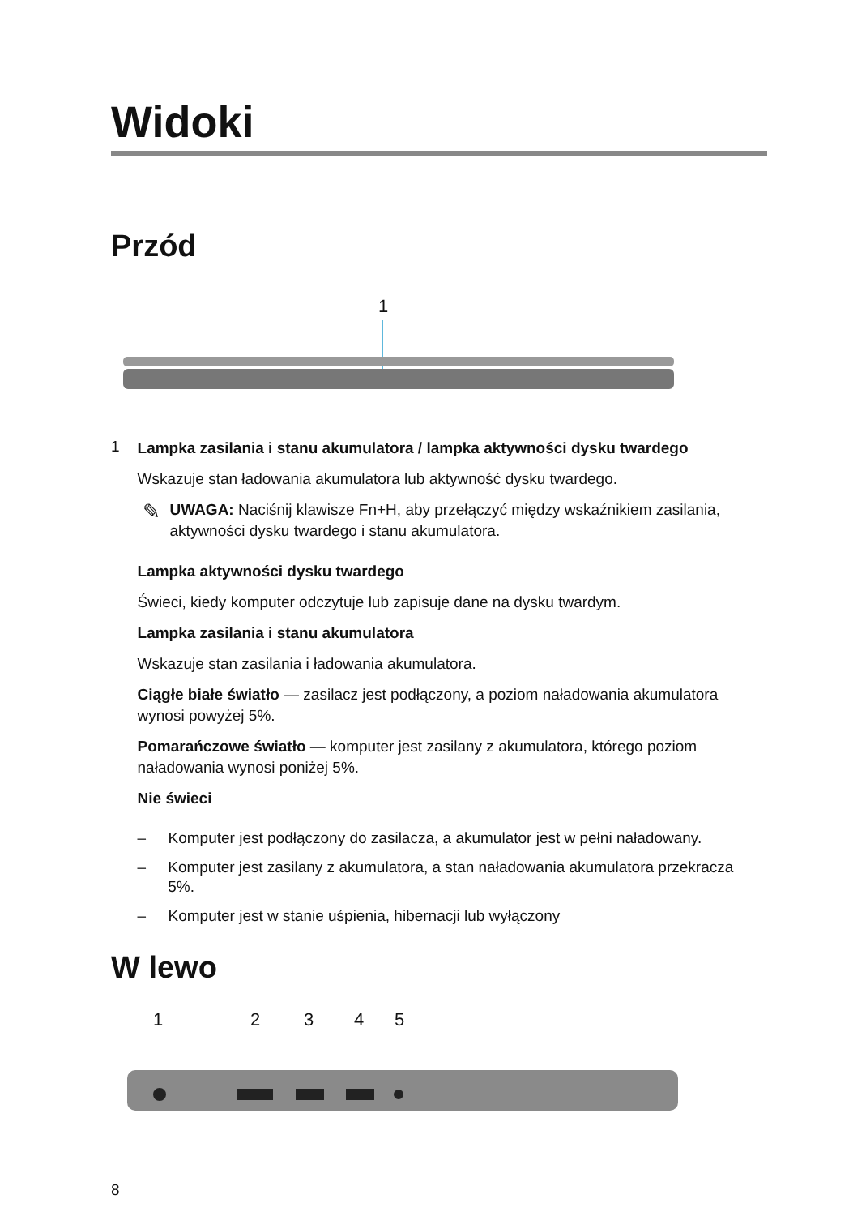Widoki
Przód
1
1
Lampka zasilania i stanu akumulatora / lampka aktywności dysku twardego
Wskazuje stan ładowania akumulatora lub aktywność dysku twardego.
✎
UWAGA: Naciśnij klawisze Fn+H, aby przełączyć między wskaźnikiem zasilania, aktywności dysku twardego i stanu akumulatora.
Lampka aktywności dysku twardego
Świeci, kiedy komputer odczytuje lub zapisuje dane na dysku twardym.
Lampka zasilania i stanu akumulatora
Wskazuje stan zasilania i ładowania akumulatora.
Ciągłe białe światło — zasilacz jest podłączony, a poziom naładowania akumulatora wynosi powyżej 5%.
Pomarańczowe światło — komputer jest zasilany z akumulatora, którego poziom naładowania wynosi poniżej 5%.
Nie świeci
– Komputer jest podłączony do zasilacza, a akumulator jest w pełni naładowany.
– Komputer jest zasilany z akumulatora, a stan naładowania akumulatora przekracza 5%.
– Komputer jest w stanie uśpienia, hibernacji lub wyłączony
W lewo
1 2 3 4 5
8